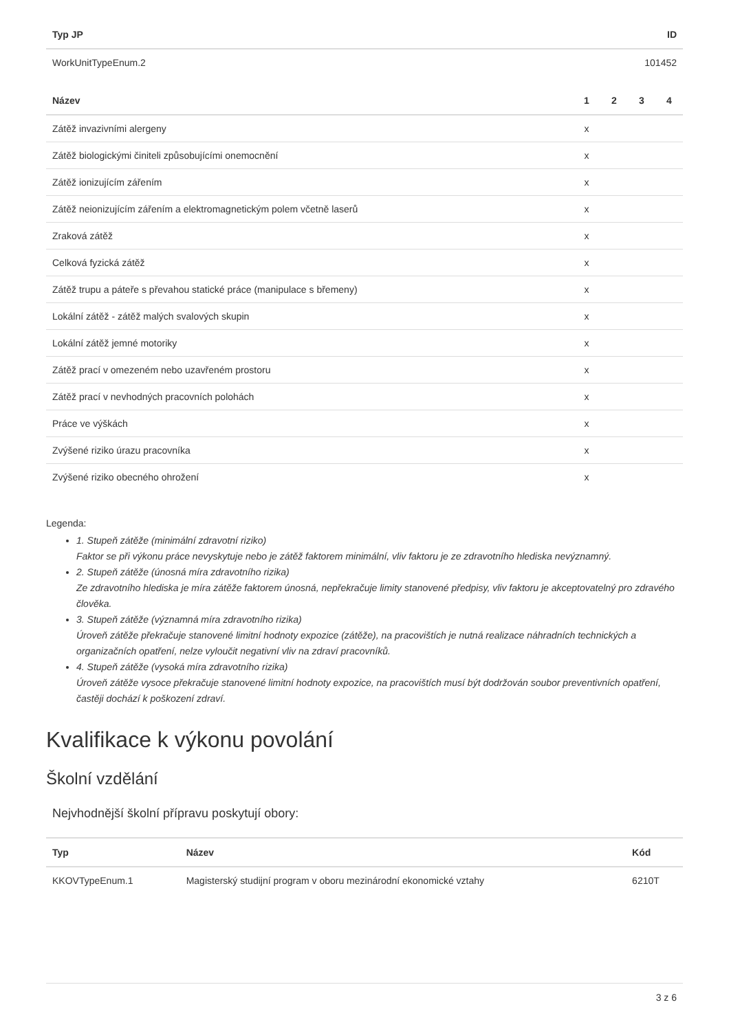| Typ JP | ID |
| --- | --- |
| WorkUnitTypeEnum.2 | 101452 |
| Název | 1 | 2 | 3 | 4 |
| --- | --- | --- | --- | --- |
| Zátěž invazivními alergeny | x | | | |
| Zátěž biologickými činiteli způsobujícími onemocnění | x | | | |
| Zátěž ionizujícím zářením | x | | | |
| Zátěž neionizujícím zářením a elektromagnetickým polem včetně laserů | x | | | |
| Zraková zátěž | x | | | |
| Celková fyzická zátěž | x | | | |
| Zátěž trupu a páteře s převahou statické práce (manipulace s břemeny) | x | | | |
| Lokální zátěž - zátěž malých svalových skupin | x | | | |
| Lokální zátěž jemné motoriky | x | | | |
| Zátěž prací v omezeném nebo uzavřeném prostoru | x | | | |
| Zátěž prací v nevhodných pracovních polohách | x | | | |
| Práce ve výškách | x | | | |
| Zvýšené riziko úrazu pracovníka | x | | | |
| Zvýšené riziko obecného ohrožení | x | | | |
Legenda:
1. Stupeň zátěže (minimální zdravotní riziko)
Faktor se při výkonu práce nevyskytuje nebo je zátěž faktorem minimální, vliv faktoru je ze zdravotního hlediska nevýznamný.
2. Stupeň zátěže (únosná míra zdravotního rizika)
Ze zdravotního hlediska je míra zátěže faktorem únosná, nepřekračuje limity stanovené předpisy, vliv faktoru je akceptovatelný pro zdravého člověka.
3. Stupeň zátěže (významná míra zdravotního rizika)
Úroveň zátěže překračuje stanovené limitní hodnoty expozice (zátěže), na pracovištích je nutná realizace náhradních technických a organizačních opatření, nelze vyloučit negativní vliv na zdraví pracovníků.
4. Stupeň zátěže (vysoká míra zdravotního rizika)
Úroveň zátěže vysoce překračuje stanovené limitní hodnoty expozice, na pracovištích musí být dodržován soubor preventivních opatření, častěji dochází k poškození zdraví.
Kvalifikace k výkonu povolání
Školní vzdělání
Nejvhodnější školní přípravu poskytují obory:
| Typ | Název | Kód |
| --- | --- | --- |
| KKOVTypeEnum.1 | Magisterský studijní program v oboru mezinárodní ekonomické vztahy | 6210T |
3 z 6